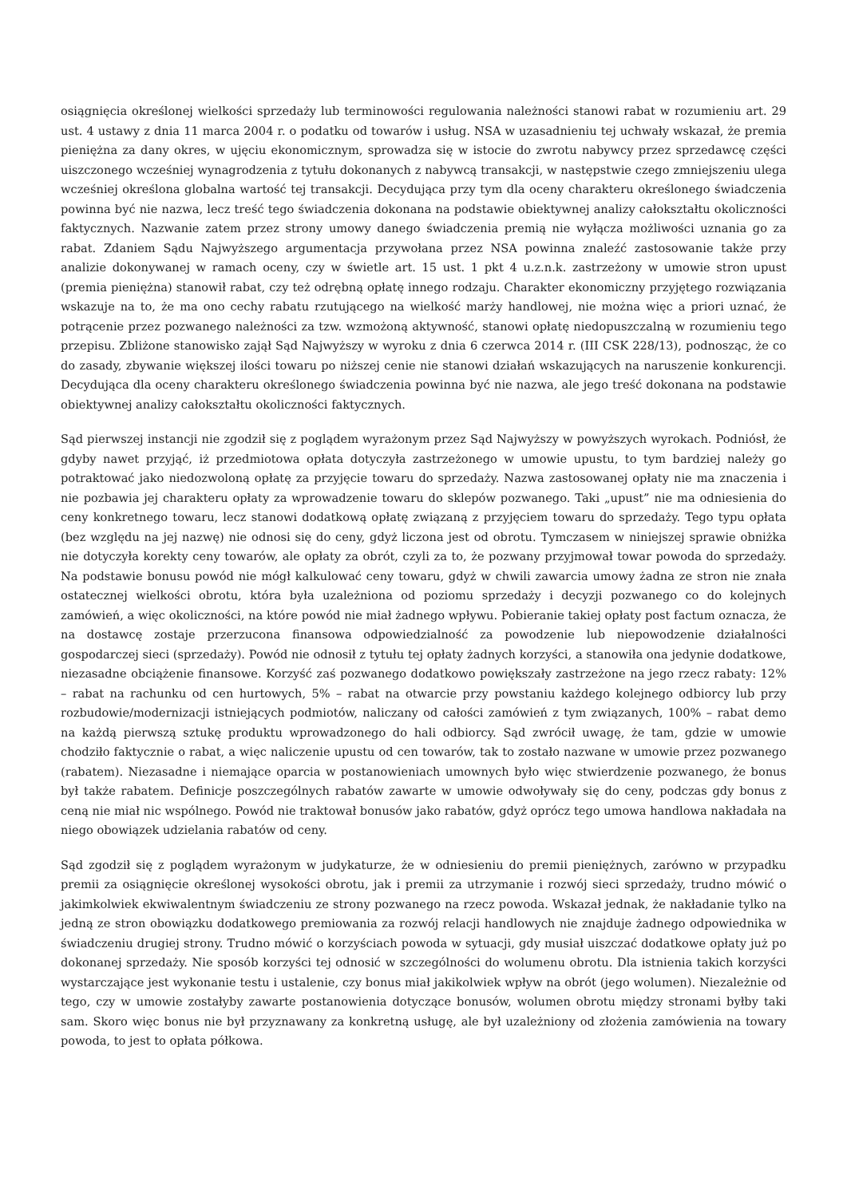osiągnięcia określonej wielkości sprzedaży lub terminowości regulowania należności stanowi rabat w rozumieniu art. 29 ust. 4 ustawy z dnia 11 marca 2004 r. o podatku od towarów i usług. NSA w uzasadnieniu tej uchwały wskazał, że premia pieniężna za dany okres, w ujęciu ekonomicznym, sprowadza się w istocie do zwrotu nabywcy przez sprzedawcę części uiszczonego wcześniej wynagrodzenia z tytułu dokonanych z nabywcą transakcji, w następstwie czego zmniejszeniu ulega wcześniej określona globalna wartość tej transakcji. Decydująca przy tym dla oceny charakteru określonego świadczenia powinna być nie nazwa, lecz treść tego świadczenia dokonana na podstawie obiektywnej analizy całokształtu okoliczności faktycznych. Nazwanie zatem przez strony umowy danego świadczenia premią nie wyłącza możliwości uznania go za rabat. Zdaniem Sądu Najwyższego argumentacja przywołana przez NSA powinna znaleźć zastosowanie także przy analizie dokonywanej w ramach oceny, czy w świetle art. 15 ust. 1 pkt 4 u.z.n.k. zastrzeżony w umowie stron upust (premia pieniężna) stanowił rabat, czy też odrębną opłatę innego rodzaju. Charakter ekonomiczny przyjętego rozwiązania wskazuje na to, że ma ono cechy rabatu rzutującego na wielkość marży handlowej, nie można więc a priori uznać, że potrącenie przez pozwanego należności za tzw. wzmożoną aktywność, stanowi opłatę niedopuszczalną w rozumieniu tego przepisu. Zbliżone stanowisko zajął Sąd Najwyższy w wyroku z dnia 6 czerwca 2014 r. (III CSK 228/13), podnosząc, że co do zasady, zbywanie większej ilości towaru po niższej cenie nie stanowi działań wskazujących na naruszenie konkurencji. Decydująca dla oceny charakteru określonego świadczenia powinna być nie nazwa, ale jego treść dokonana na podstawie obiektywnej analizy całokształtu okoliczności faktycznych.
Sąd pierwszej instancji nie zgodził się z poglądem wyrażonym przez Sąd Najwyższy w powyższych wyrokach. Podniósł, że gdyby nawet przyjąć, iż przedmiotowa opłata dotyczyła zastrzeżonego w umowie upustu, to tym bardziej należy go potraktować jako niedozwoloną opłatę za przyjęcie towaru do sprzedaży. Nazwa zastosowanej opłaty nie ma znaczenia i nie pozbawia jej charakteru opłaty za wprowadzenie towaru do sklepów pozwanego. Taki „upust” nie ma odniesienia do ceny konkretnego towaru, lecz stanowi dodatkową opłatę związaną z przyjęciem towaru do sprzedaży. Tego typu opłata (bez względu na jej nazwę) nie odnosi się do ceny, gdyż liczona jest od obrotu. Tymczasem w niniejszej sprawie obniżka nie dotyczyła korekty ceny towarów, ale opłaty za obrót, czyli za to, że pozwany przyjmował towar powoda do sprzedaży. Na podstawie bonusu powód nie mógł kalkulować ceny towaru, gdyż w chwili zawarcia umowy żadna ze stron nie znała ostatecznej wielkości obrotu, która była uzależniona od poziomu sprzedaży i decyzji pozwanego co do kolejnych zamówień, a więc okoliczności, na które powód nie miał żadnego wpływu. Pobieranie takiej opłaty post factum oznacza, że na dostawcę zostaje przerzucona finansowa odpowiedzialność za powodzenie lub niepowodzenie działalności gospodarczej sieci (sprzedaży). Powód nie odnosił z tytułu tej opłaty żadnych korzyści, a stanowiła ona jedynie dodatkowe, niezasadne obciążenie finansowe. Korzyść zaś pozwanego dodatkowo powiększały zastrzeżone na jego rzecz rabaty: 12% – rabat na rachunku od cen hurtowych, 5% – rabat na otwarcie przy powstaniu każdego kolejnego odbiorcy lub przy rozbudowie/modernizacji istniejących podmiotów, naliczany od całości zamówień z tym związanych, 100% – rabat demo na każdą pierwszą sztukę produktu wprowadzonego do hali odbiorcy. Sąd zwrócił uwagę, że tam, gdzie w umowie chodziło faktycznie o rabat, a więc naliczenie upustu od cen towarów, tak to zostało nazwane w umowie przez pozwanego (rabatem). Niezasadne i niemające oparcia w postanowieniach umownych było więc stwierdzenie pozwanego, że bonus był także rabatem. Definicje poszczególnych rabatów zawarte w umowie odwoływały się do ceny, podczas gdy bonus z ceną nie miał nic wspólnego. Powód nie traktował bonusów jako rabatów, gdyż oprócz tego umowa handlowa nakładała na niego obowiązek udzielania rabatów od ceny.
Sąd zgodził się z poglądem wyrażonym w judykaturze, że w odniesieniu do premii pieniężnych, zarówno w przypadku premii za osiągnięcie określonej wysokości obrotu, jak i premii za utrzymanie i rozwój sieci sprzedaży, trudno mówić o jakimkolwiek ekwiwalentnym świadczeniu ze strony pozwanego na rzecz powoda. Wskazał jednak, że nakładanie tylko na jedną ze stron obowiązku dodatkowego premiowania za rozwój relacji handlowych nie znajduje żadnego odpowiednika w świadczeniu drugiej strony. Trudno mówić o korzyściach powoda w sytuacji, gdy musiał uiszczać dodatkowe opłaty już po dokonanej sprzedaży. Nie sposób korzyści tej odnosić w szczególności do wolumenu obrotu. Dla istnienia takich korzyści wystarczające jest wykonanie testu i ustalenie, czy bonus miał jakikolwiek wpływ na obrót (jego wolumen). Niezależnie od tego, czy w umowie zostałyby zawarte postanowienia dotyczące bonusów, wolumen obrotu między stronami byłby taki sam. Skoro więc bonus nie był przyznawany za konkretną usługę, ale był uzależniony od złożenia zamówienia na towary powoda, to jest to opłata półkowa.